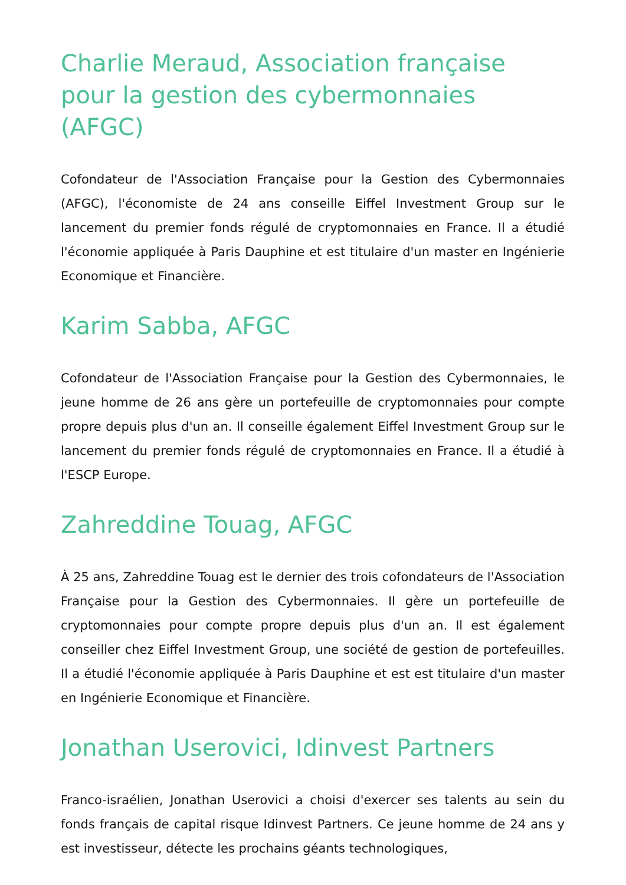Charlie Meraud, Association française pour la gestion des cybermonnaies (AFGC)
Cofondateur de l'Association Française pour la Gestion des Cybermonnaies (AFGC), l'économiste de 24 ans conseille Eiffel Investment Group sur le lancement du premier fonds régulé de cryptomonnaies en France. Il a étudié l'économie appliquée à Paris Dauphine et est titulaire d'un master en Ingénierie Economique et Financière.
Karim Sabba, AFGC
Cofondateur de l'Association Française pour la Gestion des Cybermonnaies, le jeune homme de 26 ans gère un portefeuille de cryptomonnaies pour compte propre depuis plus d'un an. Il conseille également Eiffel Investment Group sur le lancement du premier fonds régulé de cryptomonnaies en France. Il a étudié à l'ESCP Europe.
Zahreddine Touag, AFGC
À 25 ans, Zahreddine Touag est le dernier des trois cofondateurs de l'Association Française pour la Gestion des Cybermonnaies. Il gère un portefeuille de cryptomonnaies pour compte propre depuis plus d'un an. Il est également conseiller chez Eiffel Investment Group, une société de gestion de portefeuilles. Il a étudié l'économie appliquée à Paris Dauphine et est est titulaire d'un master en Ingénierie Economique et Financière.
Jonathan Userovici, Idinvest Partners
Franco-israélien, Jonathan Userovici a choisi d'exercer ses talents au sein du fonds français de capital risque Idinvest Partners. Ce jeune homme de 24 ans y est investisseur, détecte les prochains géants technologiques,